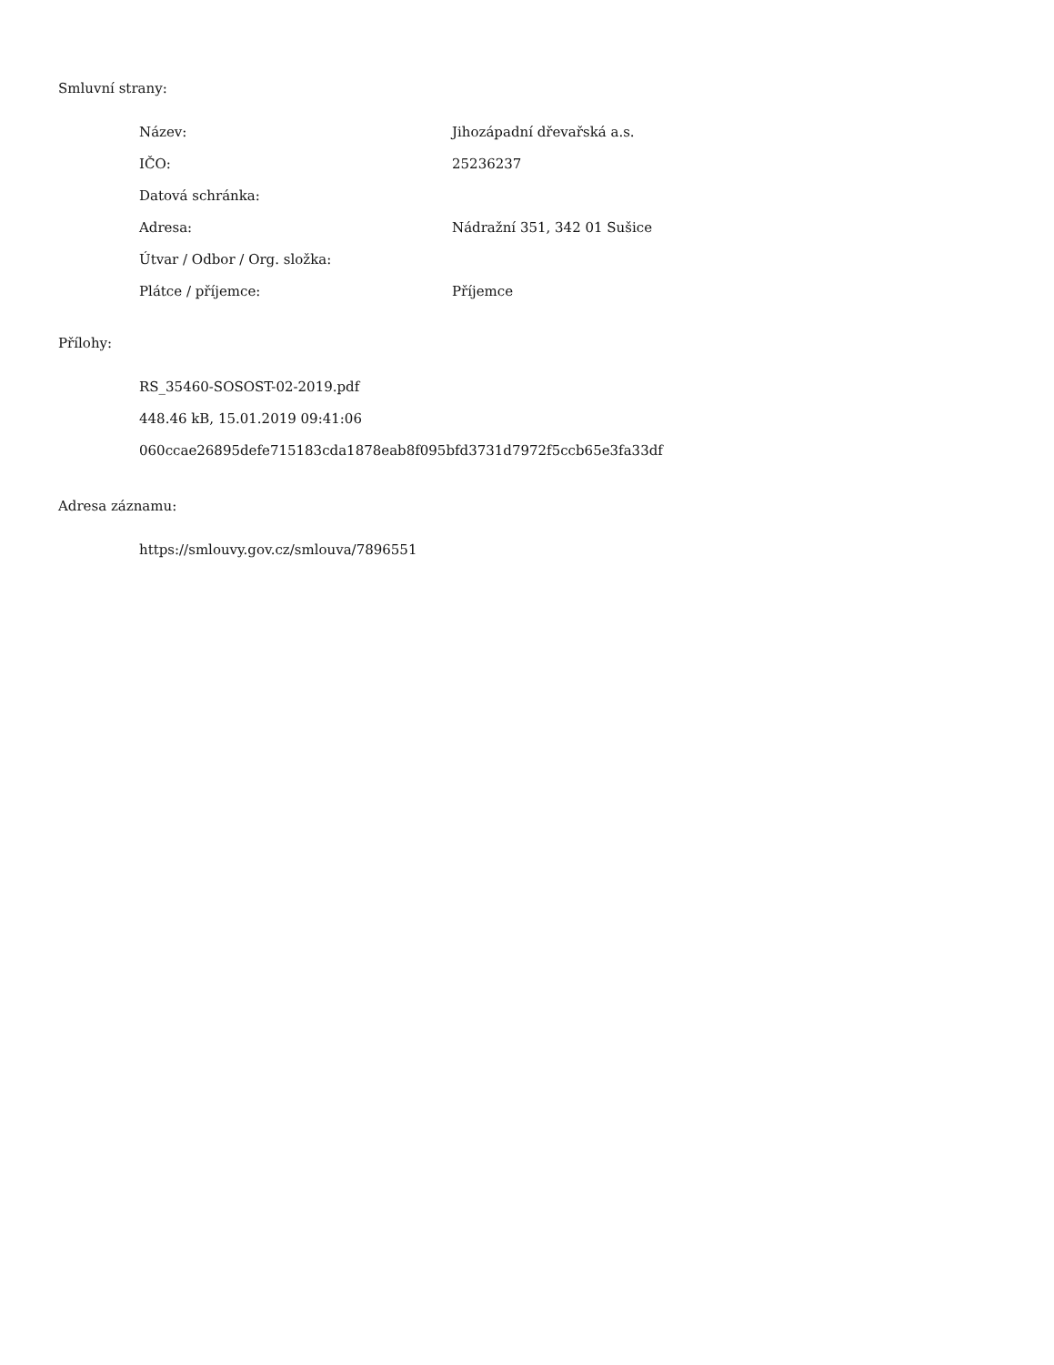Smluvní strany:
| Název: | Jihozápadní dřevařská a.s. |
| IČO: | 25236237 |
| Datová schránka: | |
| Adresa: | Nádražní 351, 342 01 Sušice |
| Útvar / Odbor / Org. složka: | |
| Plátce / příjemce: | Příjemce |
Přílohy:
RS_35460-SOSOST-02-2019.pdf
448.46 kB, 15.01.2019 09:41:06
060ccae26895defe715183cda1878eab8f095bfd3731d7972f5ccb65e3fa33df
Adresa záznamu:
https://smlouvy.gov.cz/smlouva/7896551